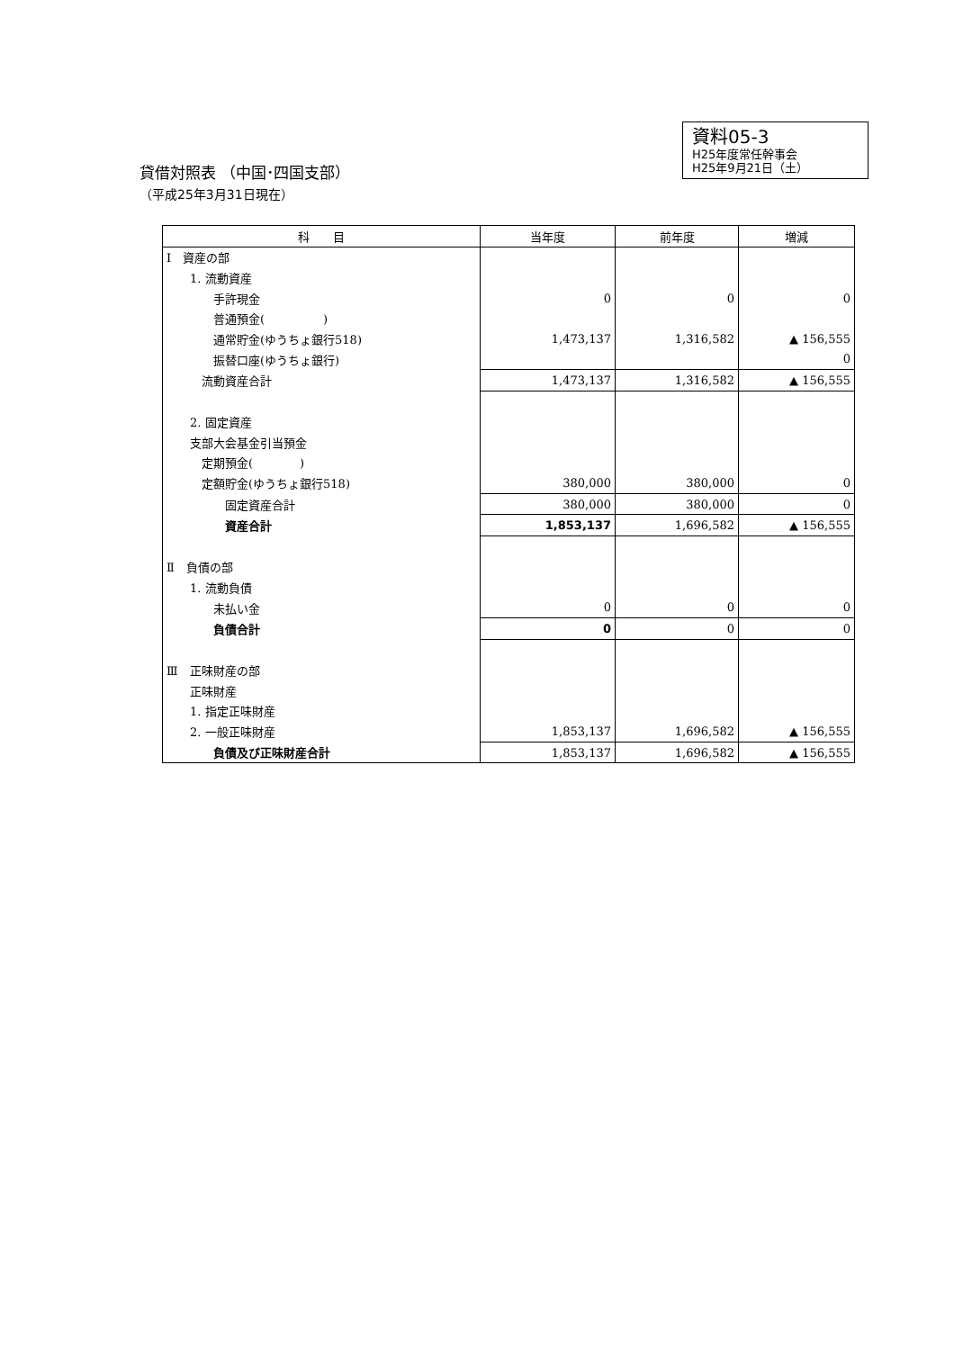貸借対照表 （中国･四国支部）
（平成25年3月31日現在）
資料05-3
H25年度常任幹事会
H25年9月21日（土）
| 科 目 | 当年度 | 前年度 | 増減 |
| --- | --- | --- | --- |
| Ⅰ 資産の部 | | | |
| 1. 流動資産 | | | |
| 手許現金 | 0 | 0 | 0 |
| 普通預金( ) | | | |
| 通常貯金(ゆうちょ銀行518) | 1,473,137 | 1,316,582 | ▲ 156,555 |
| 振替口座(ゆうちょ銀行) | | | 0 |
| 流動資産合計 | 1,473,137 | 1,316,582 | ▲ 156,555 |
| 2. 固定資産 | | | |
| 支部大会基金引当預金 | | | |
| 定期預金( ) | | | |
| 定額貯金(ゆうちょ銀行518) | 380,000 | 380,000 | 0 |
| 固定資産合計 | 380,000 | 380,000 | 0 |
| 資産合計 | 1,853,137 | 1,696,582 | ▲ 156,555 |
| Ⅱ 負債の部 | | | |
| 1. 流動負債 | | | |
| 未払い金 | 0 | 0 | 0 |
| 負債合計 | 0 | 0 | 0 |
| Ⅲ 正味財産の部 | | | |
| 正味財産 | | | |
| 1. 指定正味財産 | | | |
| 2. 一般正味財産 | 1,853,137 | 1,696,582 | ▲ 156,555 |
| 負債及び正味財産合計 | 1,853,137 | 1,696,582 | ▲ 156,555 |